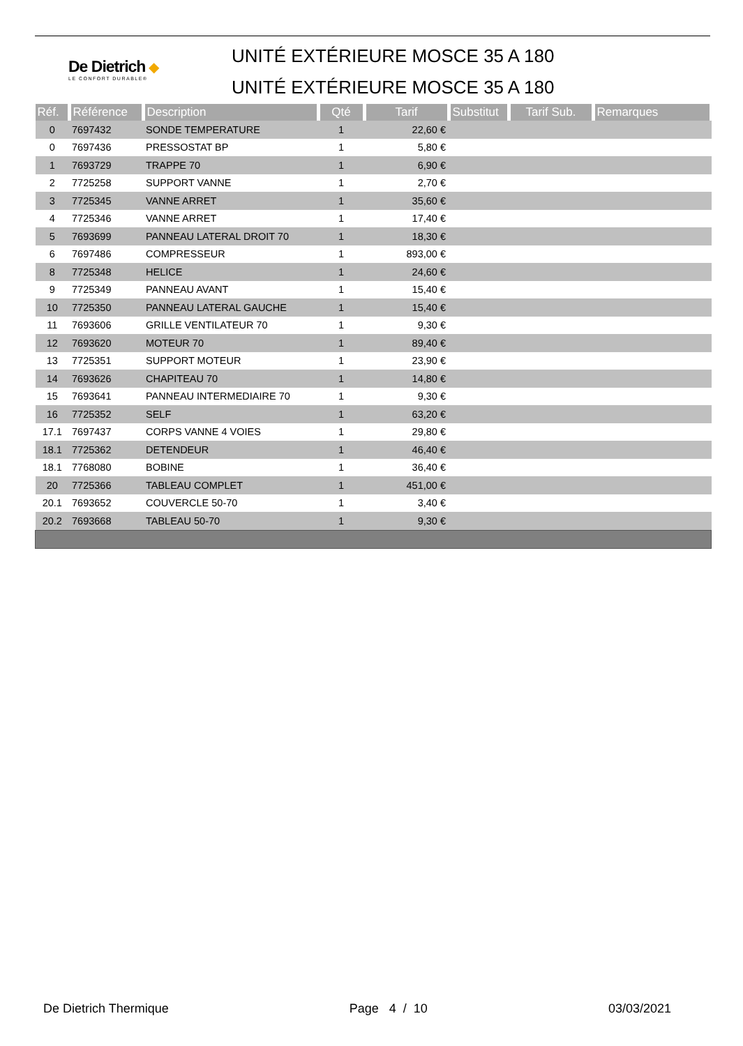De Dietrich ◆
LE CONFORT DURABLE®
UNITÉ EXTÉRIEURE MOSCE 35 A 180
UNITÉ EXTÉRIEURE MOSCE 35 A 180
| Réf. | Référence | Description | Qté | Tarif | Substitut | Tarif Sub. | Remarques |
| --- | --- | --- | --- | --- | --- | --- | --- |
| 0 | 7697432 | SONDE TEMPERATURE | 1 | 22,60 € | | | |
| 0 | 7697436 | PRESSOSTAT BP | 1 | 5,80 € | | | |
| 1 | 7693729 | TRAPPE 70 | 1 | 6,90 € | | | |
| 2 | 7725258 | SUPPORT VANNE | 1 | 2,70 € | | | |
| 3 | 7725345 | VANNE ARRET | 1 | 35,60 € | | | |
| 4 | 7725346 | VANNE ARRET | 1 | 17,40 € | | | |
| 5 | 7693699 | PANNEAU LATERAL DROIT 70 | 1 | 18,30 € | | | |
| 6 | 7697486 | COMPRESSEUR | 1 | 893,00 € | | | |
| 8 | 7725348 | HELICE | 1 | 24,60 € | | | |
| 9 | 7725349 | PANNEAU AVANT | 1 | 15,40 € | | | |
| 10 | 7725350 | PANNEAU LATERAL GAUCHE | 1 | 15,40 € | | | |
| 11 | 7693606 | GRILLE VENTILATEUR 70 | 1 | 9,30 € | | | |
| 12 | 7693620 | MOTEUR 70 | 1 | 89,40 € | | | |
| 13 | 7725351 | SUPPORT MOTEUR | 1 | 23,90 € | | | |
| 14 | 7693626 | CHAPITEAU 70 | 1 | 14,80 € | | | |
| 15 | 7693641 | PANNEAU INTERMEDIAIRE 70 | 1 | 9,30 € | | | |
| 16 | 7725352 | SELF | 1 | 63,20 € | | | |
| 17.1 | 7697437 | CORPS VANNE 4 VOIES | 1 | 29,80 € | | | |
| 18.1 | 7725362 | DETENDEUR | 1 | 46,40 € | | | |
| 18.1 | 7768080 | BOBINE | 1 | 36,40 € | | | |
| 20 | 7725366 | TABLEAU COMPLET | 1 | 451,00 € | | | |
| 20.1 | 7693652 | COUVERCLE 50-70 | 1 | 3,40 € | | | |
| 20.2 | 7693668 | TABLEAU 50-70 | 1 | 9,30 € | | | |
De Dietrich Thermique Page 4 / 10 03/03/2021